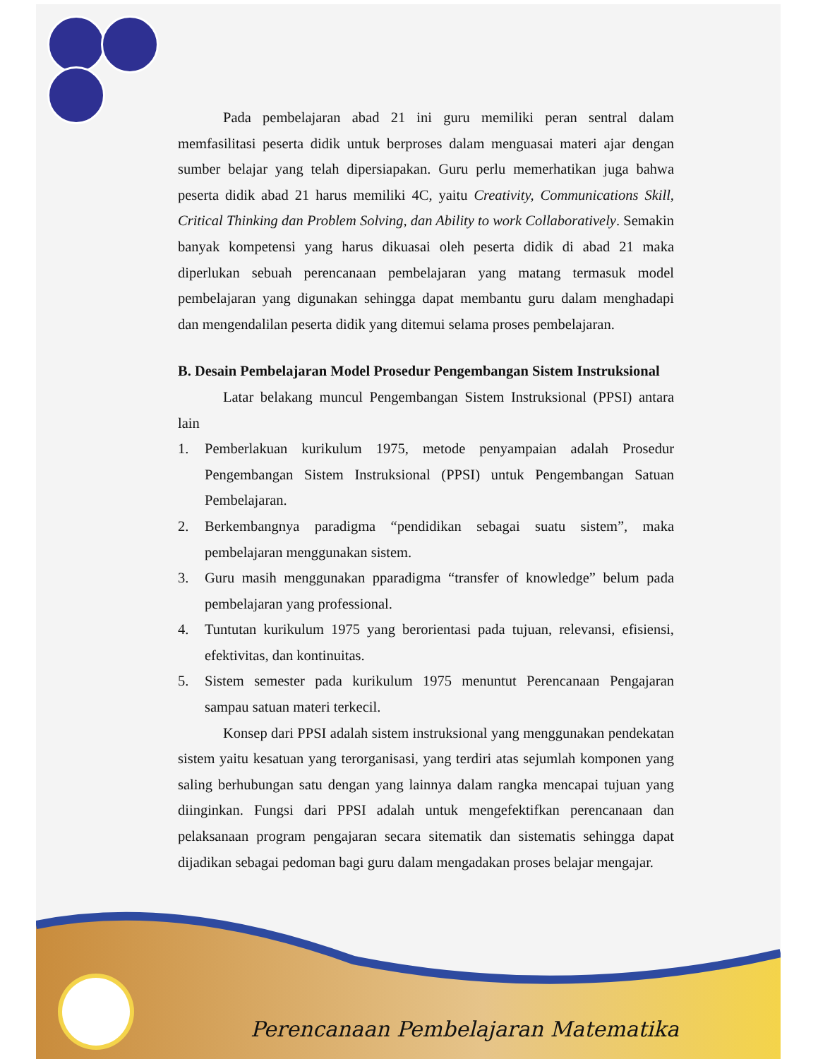Pada pembelajaran abad 21 ini guru memiliki peran sentral dalam memfasilitasi peserta didik untuk berproses dalam menguasai materi ajar dengan sumber belajar yang telah dipersiapakan. Guru perlu memerhatikan juga bahwa peserta didik abad 21 harus memiliki 4C, yaitu Creativity, Communications Skill, Critical Thinking dan Problem Solving, dan Ability to work Collaboratively. Semakin banyak kompetensi yang harus dikuasai oleh peserta didik di abad 21 maka diperlukan sebuah perencanaan pembelajaran yang matang termasuk model pembelajaran yang digunakan sehingga dapat membantu guru dalam menghadapi dan mengendalilan peserta didik yang ditemui selama proses pembelajaran.
B. Desain Pembelajaran Model Prosedur Pengembangan Sistem Instruksional
Latar belakang muncul Pengembangan Sistem Instruksional (PPSI) antara lain
1. Pemberlakuan kurikulum 1975, metode penyampaian adalah Prosedur Pengembangan Sistem Instruksional (PPSI) untuk Pengembangan Satuan Pembelajaran.
2. Berkembangnya paradigma “pendidikan sebagai suatu sistem”, maka pembelajaran menggunakan sistem.
3. Guru masih menggunakan pparadigma “transfer of knowledge” belum pada pembelajaran yang professional.
4. Tuntutan kurikulum 1975 yang berorientasi pada tujuan, relevansi, efisiensi, efektivitas, dan kontinuitas.
5. Sistem semester pada kurikulum 1975 menuntut Perencanaan Pengajaran sampau satuan materi terkecil.
Konsep dari PPSI adalah sistem instruksional yang menggunakan pendekatan sistem yaitu kesatuan yang terorganisasi, yang terdiri atas sejumlah komponen yang saling berhubungan satu dengan yang lainnya dalam rangka mencapai tujuan yang diinginkan. Fungsi dari PPSI adalah untuk mengefektifkan perencanaan dan pelaksanaan program pengajaran secara sitematik dan sistematis sehingga dapat dijadikan sebagai pedoman bagi guru dalam mengadakan proses belajar mengajar.
Perencanaan Pembelajaran Matematika